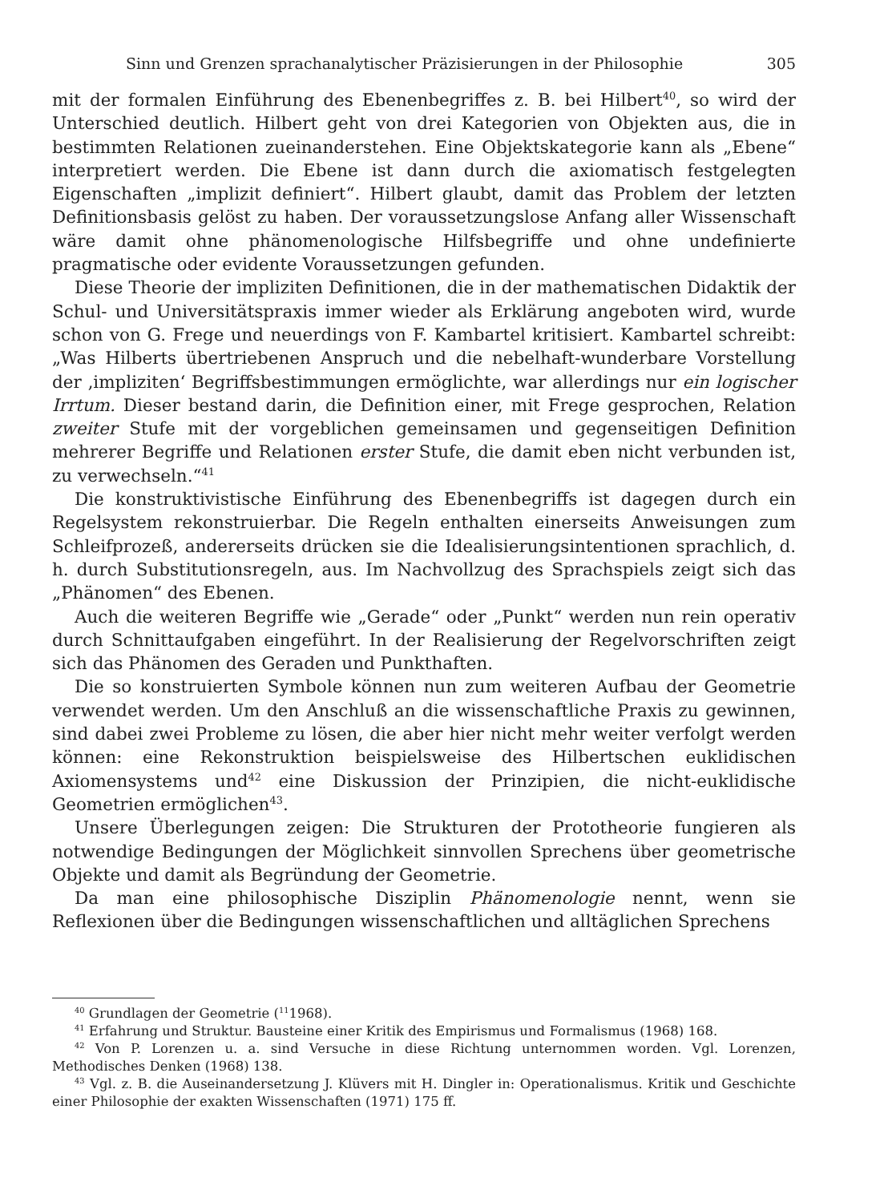Sinn und Grenzen sprachanalytischer Präzisierungen in der Philosophie 305
mit der formalen Einführung des Ebenenbegriffes z. B. bei Hilbert<sup>40</sup>, so wird der Unterschied deutlich. Hilbert geht von drei Kategorien von Objekten aus, die in bestimmten Relationen zueinanderstehen. Eine Objektskategorie kann als „Ebene“ interpretiert werden. Die Ebene ist dann durch die axiomatisch festgelegten Eigenschaften „implizit definiert“. Hilbert glaubt, damit das Problem der letzten Definitionsbasis gelöst zu haben. Der voraussetzungslose Anfang aller Wissenschaft wäre damit ohne phänomenologische Hilfsbegriffe und ohne undefinierte pragmatische oder evidente Voraussetzungen gefunden.
Diese Theorie der impliziten Definitionen, die in der mathematischen Didaktik der Schul- und Universitätspraxis immer wieder als Erklärung angeboten wird, wurde schon von G. Frege und neuerdings von F. Kambartel kritisiert. Kambartel schreibt: „Was Hilberts übertriebenen Anspruch und die nebelhaft-wunderbare Vorstellung der ‚impliziten‘ Begriffsbestimmungen ermöglichte, war allerdings nur ein logischer Irrtum. Dieser bestand darin, die Definition einer, mit Frege gesprochen, Relation zweiter Stufe mit der vorgeblichen gemeinsamen und gegenseitigen Definition mehrerer Begriffe und Relationen erster Stufe, die damit eben nicht verbunden ist, zu verwechseln.“<sup>41</sup>
Die konstruktivistische Einführung des Ebenenbegriffs ist dagegen durch ein Regelsystem rekonstruierbar. Die Regeln enthalten einerseits Anweisungen zum Schleifprozeß, andererseits drücken sie die Idealisierungsintentionen sprachlich, d. h. durch Substitutionsregeln, aus. Im Nachvollzug des Sprachspiels zeigt sich das „Phänomen“ des Ebenen.
Auch die weiteren Begriffe wie „Gerade“ oder „Punkt“ werden nun rein operativ durch Schnittaufgaben eingeführt. In der Realisierung der Regelvorschriften zeigt sich das Phänomen des Geraden und Punkthaften.
Die so konstruierten Symbole können nun zum weiteren Aufbau der Geometrie verwendet werden. Um den Anschluß an die wissenschaftliche Praxis zu gewinnen, sind dabei zwei Probleme zu lösen, die aber hier nicht mehr weiter verfolgt werden können: eine Rekonstruktion beispielsweise des Hilbertschen euklidischen Axiomensystems und<sup>42</sup> eine Diskussion der Prinzipien, die nicht-euklidische Geometrien ermöglichen<sup>43</sup>.
Unsere Überlegungen zeigen: Die Strukturen der Prototheorie fungieren als notwendige Bedingungen der Möglichkeit sinnvollen Sprechens über geometrische Objekte und damit als Begründung der Geometrie.
Da man eine philosophische Disziplin Phänomenologie nennt, wenn sie Reflexionen über die Bedingungen wissenschaftlichen und alltäglichen Sprechens
<sup>40</sup> Grundlagen der Geometrie (<sup>11</sup>1968).
<sup>41</sup> Erfahrung und Struktur. Bausteine einer Kritik des Empirismus und Formalismus (1968) 168.
<sup>42</sup> Von P. Lorenzen u. a. sind Versuche in diese Richtung unternommen worden. Vgl. Lorenzen, Methodisches Denken (1968) 138.
<sup>43</sup> Vgl. z. B. die Auseinandersetzung J. Klüvers mit H. Dingler in: Operationalismus. Kritik und Geschichte einer Philosophie der exakten Wissenschaften (1971) 175 ff.